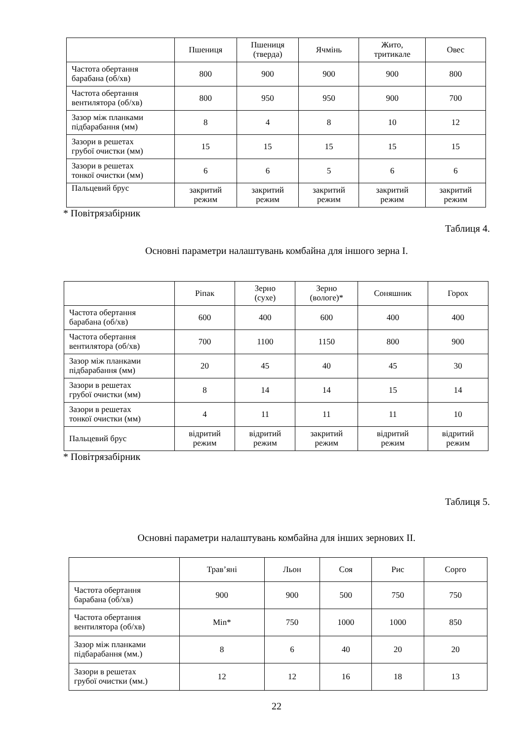| | Пшениця | Пшениця (тверда) | Ячмінь | Жито, тритикале | Овес |
| --- | --- | --- | --- | --- | --- |
| Частота обертання барабана (об/хв) | 800 | 900 | 900 | 900 | 800 |
| Частота обертання вентилятора (об/хв) | 800 | 950 | 950 | 900 | 700 |
| Зазор між планками підбарабання (мм) | 8 | 4 | 8 | 10 | 12 |
| Зазори в решетах грубої очистки (мм) | 15 | 15 | 15 | 15 | 15 |
| Зазори в решетах тонкої очистки (мм) | 6 | 6 | 5 | 6 | 6 |
| Пальцевий брус | закритий режим | закритий режим | закритий режим | закритий режим | закритий режим |
* Повітрязабірник
Таблиця 4.
Основні параметри налаштувань комбайна для іншого зерна I.
| | Ріпак | Зерно (сухе) | Зерно (вологе)* | Соняшник | Горох |
| --- | --- | --- | --- | --- | --- |
| Частота обертання барабана (об/хв) | 600 | 400 | 600 | 400 | 400 |
| Частота обертання вентилятора (об/хв) | 700 | 1100 | 1150 | 800 | 900 |
| Зазор між планками підбарабання (мм) | 20 | 45 | 40 | 45 | 30 |
| Зазори в решетах грубої очистки (мм) | 8 | 14 | 14 | 15 | 14 |
| Зазори в решетах тонкої очистки (мм) | 4 | 11 | 11 | 11 | 10 |
| Пальцевий брус | відритий режим | відритий режим | закритий режим | відритий режим | відритий режим |
* Повітрязабірник
Таблиця 5.
Основні параметри налаштувань комбайна для інших зернових II.
| | Трав’яні | Льон | Соя | Рис | Сорго |
| --- | --- | --- | --- | --- | --- |
| Частота обертання барабана (об/хв) | 900 | 900 | 500 | 750 | 750 |
| Частота обертання вентилятора (об/хв) | Min* | 750 | 1000 | 1000 | 850 |
| Зазор між планками підбарабання (мм.) | 8 | 6 | 40 | 20 | 20 |
| Зазори в решетах грубої очистки (мм.) | 12 | 12 | 16 | 18 | 13 |
22